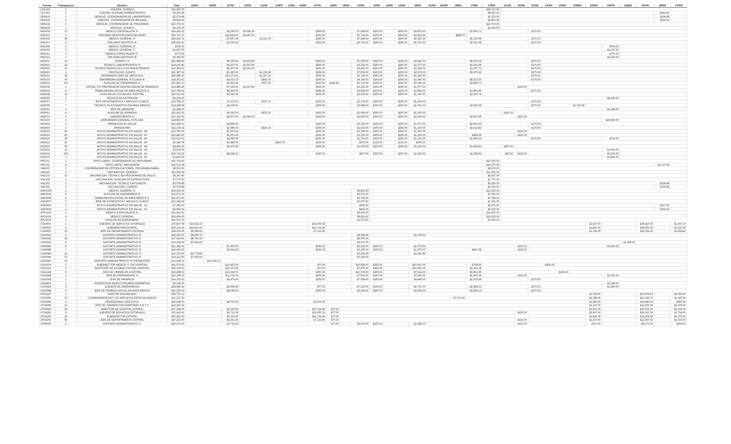| Puesto | Trabajadores | Nombre | Total | 10200 | 10500 | 10700 | 13000 | 13100 | 132PE | 13300 | 13400 | 13700 | 13800 | 13D00 | 14200 | 14400 | 14500 | 14600 | 15500 | 16200 | 162RE | 16900 | 17800 | 17E00 | 1A100 | 1A200 | 1A300 | 1A400 | 1A500 | 1DM00 | 1DN00 | 1NF00 | 1NQ00 | 1NV00 | 15E00 | 1TN00 |
| --- | --- | --- | --- | --- | --- | --- | --- | --- | --- | --- | --- | --- | --- | --- | --- | --- | --- | --- | --- | --- | --- | --- | --- | --- | --- | --- | --- | --- | --- | --- | --- | --- | --- | --- | --- | --- |
| COL101 | 2 | -COLERA- QUIMICO | $11,062.00 | | | | | | | | | | | | | | | | | | | | | $38,717.00 | | | | | | | | | | | | |
| COL202 | 2 | -COLERA- AUXILIAR ADMINISTRATIVO | $9,291.96 | | | | | | | | | | | | | | | | | | | | | $8,850.00 | | | | | | | | | | | $441.96 | |
| DEN101 | 1 | -DENGUE- COORDINADOR DE LABORATORIO | $5,574.88 | | | | | | | | | | | | | | | | | | | | | $5,250.00 | | | | | | | | | | | $324.88 | |
| DEN102 | 1 | -DENGUE- COORDINADOR DE BRIGADA | $6,094.64 | | | | | | | | | | | | | | | | | | | | | $5,800.00 | | | | | | | | | | | $294.64 | |
| DEN104 | 6 | -DENGUE- COORDINADOR DE PROGRAMA | $10,700.00 | | | | | | | | | | | | | | | | | | | | | $10,700.00 | | | | | | | | | | | | |
| DEN106 | 1 | -DENGUE- QUIMICO | $9,200.00 | | | | | | | | | | | | | | | | | | | | | $9,200.00 | | | | | | | | | | | | |
| M01004 | 73 | MEDICO ESPECIALISTA 'A' | $36,183.22 | | | $8,159.30 | $3,040.20 | | | | | $265.00 | | | $7,099.00 | $265.00 | | $265.00 | $9,873.00 | | | | $7,041.72 | | | | $175.00 | | | | | | | | | |
| M01005 | 5 | CIRUJANO DENTISTA ESPECIALIZADO | $36,717.27 | | | $14,836.00 | $2,967.20 | | | | | $265.00 | | | $7,718.00 | $265.00 | | $265.00 | $9,412.00 | | | $989.07 | | | | | | | | | | | | | | |
| M01006 | 58 | MEDICO GENERAL 'A' | $29,422.32 | | | $7,967.34 | | $1,311.30 | | | | $265.00 | | | $7,408.00 | $265.00 | | $265.00 | $6,620.00 | | | | $5,145.68 | | | | $175.00 | | | | | | | | | |
| M01007 | 9 | CIRUJANO DENTISTA 'A' | $26,692.00 | | | $7,059.32 | | | | | | $265.00 | | | $6,762.00 | $265.00 | | $265.00 | $6,379.00 | | | | $5,521.68 | | | | $175.00 | | | | | | | | | |
| M01008 | 2 | MEDICO GENERAL 'B' | $704.00 | | | | | | | | | | | | | | | | | | | | | | | | | | | | | $704.00 | | | | |
| M01009 | 3 | MEDICO GENERAL 'C' | $1,637.00 | | | | | | | | | | | | | | | | | | | | | | | | | | | | | $1,637.00 | | | | |
| M01011 | 1 | MEDICO ESPECIALISTA 'C' | $770.00 | | | | | | | | | | | | | | | | | | | | | | | | | | | | | $770.00 | | | | |
| M01014 | 1 | CIRUJANO DENTISTA 'B' | $2,180.00 | | | | | | | | | | | | | | | | | | | | | | | | | | | | | $2,180.00 | | | | |
| M02001 | 14 | QUIMICO 'A' | $26,888.80 | | | $5,356.92 | $2,401.80 | | | | | $265.00 | | | $7,059.00 | $265.00 | | $265.00 | $4,449.00 | | | | $6,652.08 | | | | $175.00 | | | | | | | | | |
| M02003 | 34 | TECNICO LABORATORISTA 'A' | $14,935.80 | | | $4,207.02 | $1,527.80 | | | | | $265.00 | | | $3,222.00 | $265.00 | | $265.00 | $1,577.00 | | | | $3,431.98 | | | | $175.00 | | | | | | | | | |
| M02006 | 11 | TECNICO RADIOLOGO O EN RADIOTERAPIA | $15,383.02 | | | $4,607.30 | $1,581.00 | | | | | $265.00 | | | $3,403.00 | $265.00 | | $265.00 | $1,524.00 | | | | $3,297.72 | | | | $175.00 | | | | | | | | | |
| M02015 | 2 | PSICOLOGO CLINICO | $23,387.92 | | | $5,283.60 | | $1,125.90 | | | | $265.00 | | | $7,059.00 | $265.00 | | $265.00 | $2,974.00 | | | | $5,975.42 | | | | $175.00 | | | | | | | | | |
| M02031 | 28 | ENFERMERA JEFE DE SERVICIOS | $28,686.20 | | | $13,272.00 | | $1,327.20 | | | | $265.00 | | | $6,724.00 | $265.00 | | $265.00 | $6,393.00 | | | | | | | | $175.00 | | | | | | | | | |
| M02035 | 78 | ENFERMERA GENERAL TITULADA 'A' | $18,352.02 | | | $4,102.76 | | $842.00 | | | | $265.00 | | | $4,780.00 | $265.00 | | $265.00 | $3,340.00 | | | | $4,317.26 | | | | $175.00 | | | | | | | | | |
| M02036 | 173 | AUXILIAR DE ENFERMERIA 'A' | $15,843.13 | | | $3,404.28 | | $727.30 | | | | $265.00 | $181.83 | | $3,710.00 | $265.00 | | $265.00 | $3,156.00 | | | | $3,868.72 | | | | | | | | | | | | | |
| M02038 | 1 | OFICIAL Y/O PREPARADOR DESPACHADOR DE FARMACIA | $14,885.80 | | | $7,639.00 | $1,527.80 | | | | | $265.00 | | | $3,222.00 | $265.00 | | $265.00 | $1,577.00 | | | | | | | $125.00 | | | | | | | | | | |
| M02040 | 8 | TRABAJADORA SOCIAL EN AREA MEDICA 'A' | $15,782.02 | | | $4,406.58 | | | | | | $265.00 | | | $3,846.00 | $265.00 | | $265.00 | $2,894.00 | | | | $3,665.44 | | | | $175.00 | | | | | | | | | |
| M02048 | 11 | AUXILIAR DE COCINA EN HOSPITAL | $10,321.00 | | | $3,062.26 | | | | | | $265.00 | | | $2,033.00 | $265.00 | | $265.00 | $1,100.00 | | | | $3,330.74 | | | | | | | | | | | | | |
| M02050 | 1 | TECNICO EN NUTRICION | $4,226.00 | | | | | | | | | | | | | | | | | | | | | | | | | | | | | $4,226.00 | | | | |
| M02057 | 7 | JEFE DE ESTADISTICA Y ARCHIVO CLINICO | $13,788.10 | | | $7,471.00 | | $747.10 | | | | $265.00 | | | $3,176.00 | $265.00 | | $265.00 | $1,424.00 | | | | | | | | $175.00 | | | | | | | | | |
| M02058 | 7 | TECNICO EN ESTADISTICA EN AREA MEDICA | $14,398.68 | | | $4,208.62 | | | | | | $265.00 | | | $3,088.00 | $265.00 | | $265.00 | $1,351.00 | | | | $3,066.38 | | | | $175.00 | | | $1,716.68 | | | | | | |
| M02060 | 1 | JEFE DE ADMISION | $1,348.00 | | | | | | | | | | | | | | | | | | | | | | | | | | | | | $1,348.00 | | | | |
| M02061 | 4 | AUXILIAR DE ADMISION | $11,093.30 | | | $6,393.00 | | $639.30 | | | | $265.00 | | | $2,066.00 | $265.00 | | $265.00 | $1,100.00 | | | | | | $100.00 | | | | | | | | | | | |
| M02074 | 1 | LABORATORISTA 'A' | $15,333.00 | | | $4,207.02 | $1,581.00 | | | | | $265.00 | | | $3,403.00 | $265.00 | | $265.00 | $1,524.00 | | | | $3,697.98 | | | $125.00 | | | | | | | | | | |
| M02105 | 2 | ENFERMERA GENERAL TIUTLADA | $18,990.00 | | | | | | | | | | | | | | | | | | | | | | | | | | | | | $18,990.00 | | | | |
| M03004 | 3 | PROMOTOR EN SALUD | $13,408.02 | | | $4,808.04 | | | | | | $265.00 | | | $3,222.00 | $265.00 | | $265.00 | $1,577.00 | | | | $2,830.98 | | | | $175.00 | | | | | | | | | |
| M03005 | 2 | AFANADORA | $11,135.32 | | | $2,980.20 | | $639.30 | | | | $265.00 | | | $2,033.00 | $265.00 | | $265.00 | $1,100.00 | | | | $3,412.82 | | | | $175.00 | | | | | | | | | |
| M03018 | 81 | APOYO ADMINISTRATIVO EN SALUD - A8 | $12,785.00 | | | $7,365.00 | | | | | | $265.00 | | | $3,250.00 | $265.00 | | $265.00 | $1,250.00 | | | | | | | $125.00 | | | | | | | | | | |
| M03019 | 60 | APOYO ADMINISTRATIVO EN SALUD - A7 | $10,840.00 | | | $6,251.62 | | | | | | $265.00 | | | $2,100.00 | $265.00 | | $265.00 | $1,100.00 | | | | $468.38 | | | $125.00 | | | | | | | | | | |
| M03020 | 34 | APOYO ADMINISTRATIVO EN SALUD - A6 | $11,013.02 | | | $4,685.68 | | | | | | $265.00 | | | $1,750.00 | $265.00 | | $265.00 | $1,100.00 | | | | $1,984.34 | | | | $175.00 | | | | | $523.00 | | | | |
| M03021 | 16 | APOYO ADMINISTRATIVO EN SALUD - A5 | $5,348.78 | | | $3,482.50 | | | $243.78 | | | $132.50 | | | $675.00 | $132.50 | | $132.50 | $550.00 | | | | | | | | | | | | | | | | | |
| M03022 | 66 | APOYO ADMINISTRATIVO EN SALUD - A4 | $9,960.00 | | | $3,475.18 | | | | | | $265.00 | | | $1,050.00 | $265.00 | | $265.00 | $1,100.00 | | | | $3,439.82 | | $100.00 | | | | | | | | | | | |
| M03023 | 11 | APOYO ADMINISTRATIVO EN SALUD - A3 | $3,000.00 | | | | | | | | | | | | | | | | | | | | | | | | | | | | | $3,000.00 | | | | |
| M03024 | 259 | APOYO ADMINISTRATIVO EN SALUD - A2 | $16,712.50 | | | $8,028.51 | | | | | | $397.50 | | | $877.50 | $397.50 | | $397.50 | $1,650.00 | | | | $1,788.99 | | $50.00 | $125.00 | | | | | | $3,000.00 | | | | |
| M03025 | 1 | APOYO ADMINISTRATIVO EN SALUD - A1 | $1,810.00 | | | | | | | | | | | | | | | | | | | | | | | | | | | | | $1,810.00 | | | | |
| PAT101 | 1 | -PATIO LIMPIO- COORDINADOR DE PROGRAMA | $10,700.00 | | | | | | | | | | | | | | | | | | | | | $10,700.00 | | | | | | | | | | | | |
| PAT103 | 8 | -PATIO LIMPIO- BRIGADISTA | $19,512.08 | | | | | | | | | | | | | | | | | | | | | $18,375.00 | | | | | | | | | | | $1,137.08 | |
| VAA102 | 1 | COORDINADOR DE ESTERILIZACIONES -PROGRAMA RABIA- | $8,000.00 | | | | | | | | | | | | | | | | | | | | | $8,000.00 | | | | | | | | | | | | |
| VAA103 | 2 | -VACUNACION- QUIMICO | $11,062.00 | | | | | | | | | | | | | | | | | | | | | $11,062.00 | | | | | | | | | | | | |
| VAC103 | 11 | -VACUNACION- TECNICO EN PROGRAMAS DE SALUD | $8,357.40 | | | | | | | | | | | | | | | | | | | | | $8,357.40 | | | | | | | | | | | | |
| VAC104 | 1 | -VACUNACION- AUXILIAR DE ESTADISTICAS | $7,770.00 | | | | | | | | | | | | | | | | | | | | | $7,770.00 | | | | | | | | | | | | |
| VAC201 | 5 | -VACUNACION- TECNICO CAPTURISTA | $5,574.88 | | | | | | | | | | | | | | | | | | | | | $5,250.00 | | | | | | | | | | | $324.88 | |
| VAC202 | 2 | -VACUNACION- CHOFER | $5,574.88 | | | | | | | | | | | | | | | | | | | | | $5,250.00 | | | | | | | | | | | $324.88 | |
| AM01006 | 2 | MEDICO GENERAL 'A' | $19,434.00 | | | | | | | | | | | | $6,811.00 | | | | | | | | | $12,623.00 | | | | | | | | | | | | |
| AM02036 | 6 | AUXILIAR DE ENFERMERIA 'A' | $10,571.00 | | | | | | | | | | | | $3,571.00 | | | | | | | | | $7,000.00 | | | | | | | | | | | | |
| AM02040 | 6 | TRABAJADORA SOCIAL EN AREA MEDICA 'A' | $11,471.00 | | | | | | | | | | | | $3,702.00 | | | | | | | | | $7,769.00 | | | | | | | | | | | | |
| AM02057 | 1 | JEFE DE ESTADISTICA Y ARCHIVO CLINICO | $10,248.00 | | | | | | | | | | | | $3,057.00 | | | | | | | | | $7,191.00 | | | | | | | | | | | | |
| AM03023 | 2 | APOYO ADMINISTRATIVO EN SALUD - A3 | $7,442.62 | | | | | | | | | | | | $950.00 | | | | | | | | | $6,275.00 | | | | | | | | | | | $217.62 | |
| AM03025 | 1 | APOYO ADMINISTRATIVO EN SALUD - A1 | $6,966.54 | | | | | | | | | | | | $493.00 | | | | | | | | | $6,220.00 | | | | | | | | | | | $253.54 | |
| APV1004 | 2 | MEDICO ESPECIALISTA 'A' | $21,463.00 | | | | | | | | | | | | $6,833.00 | | | | | | | | | $14,630.00 | | | | | | | | | | | | |
| APV1006 | 4 | MEDICO GENERAL | $19,434.00 | | | | | | | | | | | | $6,811.00 | | | | | | | | | $12,623.00 | | | | | | | | | | | | |
| APV2036 | 1 | AUXILIAR DE ENFERMERIA | $10,571.00 | | | | | | | | | | | | $3,571.00 | | | | | | | | | $7,000.00 | | | | | | | | | | | | |
| C342605 | 2 | SUBJEFE DE SERVICIOS ESTATALES | $76,807.08 | $14,522.10 | | | | | | | | $19,950.30 | | | | | | | | | | | | | | | | | | | $2,427.00 | | | $38,410.56 | | $1,497.10 |
| C342615 | 6 | SUBDIRECTOR ESTATAL | $55,116.34 | $10,813.60 | | | | | | | | $12,714.40 | | | | | | | | | | | | | | | | | | | $1,803.00 | | | $28,553.04 | | $1,232.30 |
| C342635 | 12 | JEFE DE DEPARTAMENTO ESTATAL | $28,032.56 | $6,586.60 | | | | | | | | $7,313.80 | | | | | | | | | | | | | | | | | | | $1,318.00 | | | $11,354.36 | | $1,459.80 |
| C40001H | 3 | SOPORTE ADMINISTRATIVO 'D' | $19,320.00 | $8,456.70 | | | | | | | | | | | $8,584.80 | | | | $2,278.50 | | | | | | | | | | | | | | | | | |
| C40001S | 26 | SOPORTE ADMINISTRATIVO 'D' | $17,614.00 | $8,741.00 | | | | | | | | | | | $8,873.00 | | | | | | | | | | | | | | | | | | | | | |
| C40003S | 8 | SOPORTE ADMINISTRATIVO 'B' | $15,254.00 | $7,549.00 | | | | | | | | | | | $6,517.00 | | | | | | | | | | | | | | | | | | $1,388.00 | | | |
| C40004A | 8 | SOPORTE ADMINISTRATIVO 'A' | $21,382.00 | | | $7,006.00 | | | | | | $265.00 | | | $5,205.00 | $265.00 | | | $1,573.00 | | | | | | | $125.00 | | | | | | $6,943.00 | | | | |
| C40004D | 7 | SOPORTE ADMINISTRATIVO 'A' | $14,439.02 | | | $6,604.34 | | | | | | $265.00 | | | $5,205.00 | $265.00 | | | $1,573.00 | | | | $401.68 | | | $125.00 | | | | | | | | | | |
| C40004H | 14 | SOPORTE ADMINISTRATIVO 'A' | $13,336.06 | $6,778.80 | | | | | | | | | | | $5,035.80 | | | | $1,521.46 | | | | | | | | | | | | | | | | | |
| C40004S | 15 | SOPORTE ADMINISTRATIVO 'A' | $12,211.00 | $7,006.00 | | | | | | | | | | | $5,205.00 | | | | | | | | | | | | | | | | | | | | | |
| C40004V | 15 | SOPORTE ADMINISTRATIVO 'A' (PROMOTOR) | $12,918.12 | | $12,918.12 | | | | | | | | | | | | | | | | | | | | | | | | | | | | | | | |
| C41007A | 1 | SUBDIRECTOR MEDICO 'C' EN HOSPITAL | $41,975.00 | | | $19,425.00 | | | | | | $77.00 | | | $10,838.00 | $265.00 | | | $10,412.00 | | | | $758.00 | | | | | $200.00 | | | | | | | | |
| C41011A | 2 | ASISTENTE DE LA DIRECCION DE HOSPITAL | $34,134.00 | | | $12,376.82 | | | | | | $77.00 | | | $7,475.00 | $265.00 | | | $10,521.00 | | | | $3,419.18 | | | | | | | | | | | | | |
| C41014B | 8 | JEFE DE UNIDAD EN HOSPITAL | $36,288.02 | | | $13,494.74 | | | | | | $265.00 | | | $10,574.00 | $265.00 | | | $7,612.00 | | | | $3,852.28 | | | | | | $225.00 | | | | | | | |
| C41024B | 3 | JEFE DE ENFERMERAS 'A' | $32,208.02 | | | $11,318.74 | | | | | | $265.00 | | | $7,693.00 | $265.00 | | | $7,089.00 | | | | $2,450.28 | | | $125.00 | | | | | | $3,002.00 | | | | |
| C41031B | 1 | JEFE DE FARMACIA | $24,222.02 | | | $9,476.04 | | | | | | $265.00 | | | $7,059.00 | $265.00 | | | $4,449.00 | | | | $2,532.98 | | | | $175.00 | | | | | | | | | |
| C41040A | 1 | SUPERVISOR MEDICO EN AREA NORMATIVA | $3,194.00 | | | | | | | | | | | | | | | | | | | | | | | | | | | | | $3,194.00 | | | | |
| C41052A | 2 | SUBJEFE DE ENFERMERAS | $29,686.00 | | | $9,628.68 | | | | | | $77.00 | | | $7,325.00 | $265.00 | | | $6,751.00 | | | | $3,484.32 | | | | $175.00 | | | | | $1,980.00 | | | | |
| C41054B | 2 | JEFE DE TRABAJO SOCIAL EN AREA MEDICA | $20,326.02 | | | $8,549.90 | | | | | | $265.00 | | | $6,106.00 | $265.00 | | | $2,269.00 | | | | $2,696.12 | | | | $175.00 | | | | | | | | | |
| CF21135 | 1 | AUDITOR ENCARGADO | $58,707.12 | | | | | | | | | | | | | | | | | | | | | | | | | | | | $2,764.50 | | | $53,878.62 | | $2,064.00 |
| CF21905 | 15 | COORDINADOR DICT. DE SERVICIOS ESPECIALIZADOS | $31,272.30 | | | | | | | | | | | | | | | | | | | $7,073.60 | | | | | | | | | $1,788.00 | | | $21,065.70 | | $1,345.00 |
| CF21909 | 4 | PROFESIONAL EJECUTIVO | $24,638.00 | | | $4,700.00 | | | | | | $3,001.00 | | | | | | | | | | | | | | | | | | | $1,465.00 | | | $14,485.00 | | $987.00 |
| CF34068 | 13 | JEFE DE JURISDICCION SANITARIA 'A B Y C' | $14,923.94 | | | | | | | | | | | | | | | | | | | | | | | | | | | | $1,472.00 | | | $12,435.94 | | $1,016.00 |
| CF34245 | 22 | DIRECTOR DE HOSPITAL ESTATAL | $37,358.00 | | | $5,233.52 | | | | | | $12,714.46 | $77.00 | | | | | | | | | | | | | | | | | | $1,603.00 | | | $16,539.02 | | $1,191.00 |
| CF34260 | 6 | SUBJEFE DE SERVICIOS ESTATALES | $70,142.00 | | | $6,713.18 | | | | | | $19,950.20 | $77.00 | | | | | | | | | | | | | $125.00 | | | | | $2,467.00 | | | $39,015.56 | | $1,794.00 |
| CF34261 | 18 | SUBDIRECTOR ESTATAL | $50,402.00 | | | $5,233.52 | | | | | | $12,714.44 | $77.00 | | | | | | | | | | | | | | | | | | $1,843.00 | | | $29,158.04 | | $1,376.00 |
| CF34263 | 69 | JEFE DE DEPARTAMENTO ESTATAL | $27,223.00 | | | $4,351.60 | | | | | | $7,313.80 | $77.00 | | | | | | | | | | | | | $125.00 | | | | | $1,472.00 | | | $12,867.60 | | $1,016.00 |
| CF40002 | 5 | SOPORTE ADMINISTRATIVO 'C' | $26,376.00 | | | $7,715.00 | | | | | | | $77.00 | | $9,070.00 | $265.00 | | | $1,688.00 | | | | | | | $125.00 | | | | | $797.00 | | | $6,072.50 | | $566.50 |